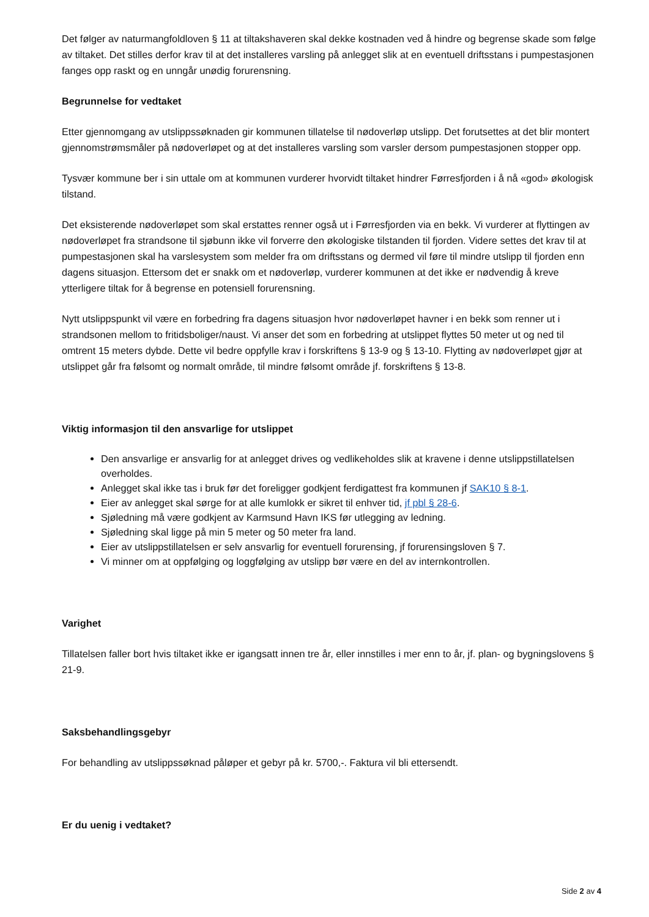Det følger av naturmangfoldloven § 11 at tiltakshaveren skal dekke kostnaden ved å hindre og begrense skade som følge av tiltaket. Det stilles derfor krav til at det installeres varsling på anlegget slik at en eventuell driftsstans i pumpestasjonen fanges opp raskt og en unngår unødig forurensning.
Begrunnelse for vedtaket
Etter gjennomgang av utslippssøknaden gir kommunen tillatelse til nødoverløp utslipp. Det forutsettes at det blir montert gjennomstrømsmåler på nødoverløpet og at det installeres varsling som varsler dersom pumpestasjonen stopper opp.
Tysvær kommune ber i sin uttale om at kommunen vurderer hvorvidt tiltaket hindrer Førresfjorden i å nå «god» økologisk tilstand.
Det eksisterende nødoverløpet som skal erstattes renner også ut i Førresfjorden via en bekk. Vi vurderer at flyttingen av nødoverløpet fra strandsone til sjøbunn ikke vil forverre den økologiske tilstanden til fjorden. Videre settes det krav til at pumpestasjonen skal ha varslesystem som melder fra om driftsstans og dermed vil føre til mindre utslipp til fjorden enn dagens situasjon. Ettersom det er snakk om et nødoverløp, vurderer kommunen at det ikke er nødvendig å kreve ytterligere tiltak for å begrense en potensiell forurensning.
Nytt utslippspunkt vil være en forbedring fra dagens situasjon hvor nødoverløpet havner i en bekk som renner ut i strandsonen mellom to fritidsboliger/naust. Vi anser det som en forbedring at utslippet flyttes 50 meter ut og ned til omtrent 15 meters dybde. Dette vil bedre oppfylle krav i forskriftens § 13-9 og § 13-10. Flytting av nødoverløpet gjør at utslippet går fra følsomt og normalt område, til mindre følsomt område jf. forskriftens § 13-8.
Viktig informasjon til den ansvarlige for utslippet
Den ansvarlige er ansvarlig for at anlegget drives og vedlikeholdes slik at kravene i denne utslippstillatelsen overholdes.
Anlegget skal ikke tas i bruk før det foreligger godkjent ferdigattest fra kommunen jf SAK10 § 8-1.
Eier av anlegget skal sørge for at alle kumlokk er sikret til enhver tid, jf pbl § 28-6.
Sjøledning må være godkjent av Karmsund Havn IKS før utlegging av ledning.
Sjøledning skal ligge på min 5 meter og 50 meter fra land.
Eier av utslippstillatelsen er selv ansvarlig for eventuell forurensing, jf forurensingsloven § 7.
Vi minner om at oppfølging og loggfølging av utslipp bør være en del av internkontrollen.
Varighet
Tillatelsen faller bort hvis tiltaket ikke er igangsatt innen tre år, eller innstilles i mer enn to år, jf. plan- og bygningslovens § 21-9.
Saksbehandlingsgebyr
For behandling av utslippssøknad påløper et gebyr på kr. 5700,-. Faktura vil bli ettersendt.
Er du uenig i vedtaket?
Side 2 av 4